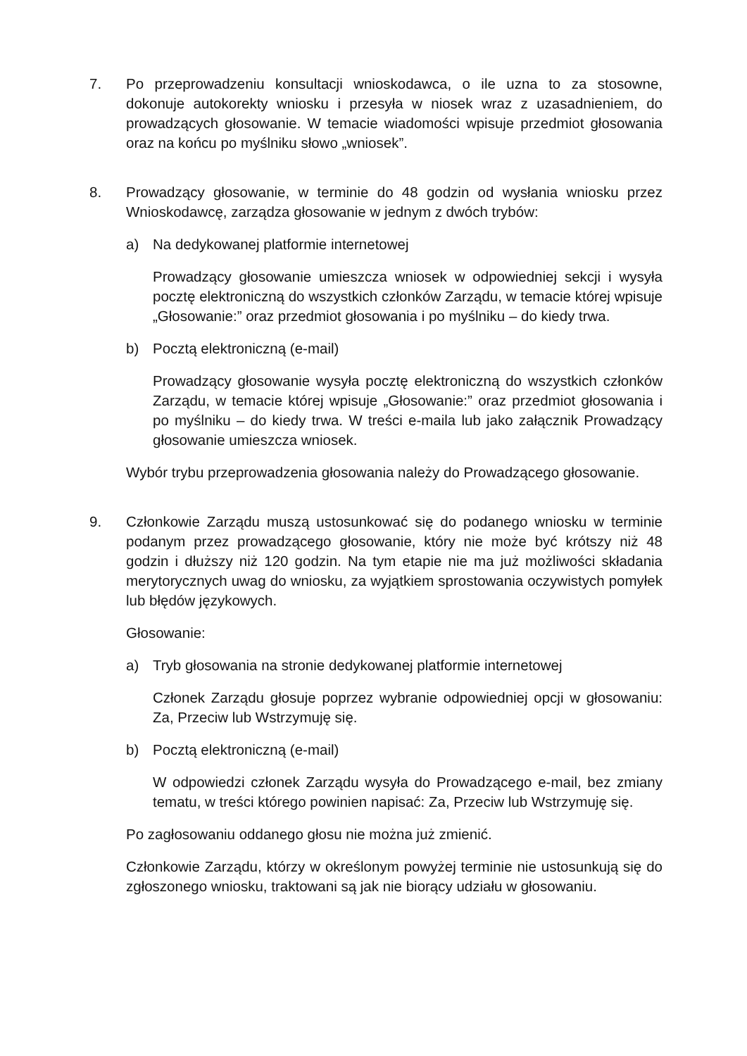7. Po przeprowadzeniu konsultacji wnioskodawca, o ile uzna to za stosowne, dokonuje autokorekty wniosku i przesyła w niosek wraz z uzasadnieniem, do prowadzących głosowanie. W temacie wiadomości wpisuje przedmiot głosowania oraz na końcu po myślniku słowo „wniosek”.
8. Prowadzący głosowanie, w terminie do 48 godzin od wysłania wniosku przez Wnioskodawcę, zarządza głosowanie w jednym z dwóch trybów:
a) Na dedykowanej platformie internetowej
Prowadzący głosowanie umieszcza wniosek w odpowiedniej sekcji i wysyła pocztę elektroniczną do wszystkich członków Zarządu, w temacie której wpisuje „Głosowanie:” oraz przedmiot głosowania i po myślniku – do kiedy trwa.
b) Pocztą elektroniczną (e-mail)
Prowadzący głosowanie wysyła pocztę elektroniczną do wszystkich członków Zarządu, w temacie której wpisuje „Głosowanie:” oraz przedmiot głosowania i po myślniku – do kiedy trwa. W treści e-maila lub jako załącznik Prowadzący głosowanie umieszcza wniosek.
Wybór trybu przeprowadzenia głosowania należy do Prowadzącego głosowanie.
9. Członkowie Zarządu muszą ustosunkować się do podanego wniosku w terminie podanym przez prowadzącego głosowanie, który nie może być krótszy niż 48 godzin i dłuższy niż 120 godzin. Na tym etapie nie ma już możliwości składania merytorycznych uwag do wniosku, za wyjątkiem sprostowania oczywistych pomyłek lub błędów językowych.
Głosowanie:
a) Tryb głosowania na stronie dedykowanej platformie internetowej
Członek Zarządu głosuje poprzez wybranie odpowiedniej opcji w głosowaniu: Za, Przeciw lub Wstrzymuję się.
b) Pocztą elektroniczną (e-mail)
W odpowiedzi członek Zarządu wysyła do Prowadzącego e-mail, bez zmiany tematu, w treści którego powinien napisać: Za, Przeciw lub Wstrzymuję się.
Po zagłosowaniu oddanego głosu nie można już zmienić.
Członkowie Zarządu, którzy w określonym powyżej terminie nie ustosunkują się do zgłoszonego wniosku, traktowani są jak nie biorący udziału w głosowaniu.